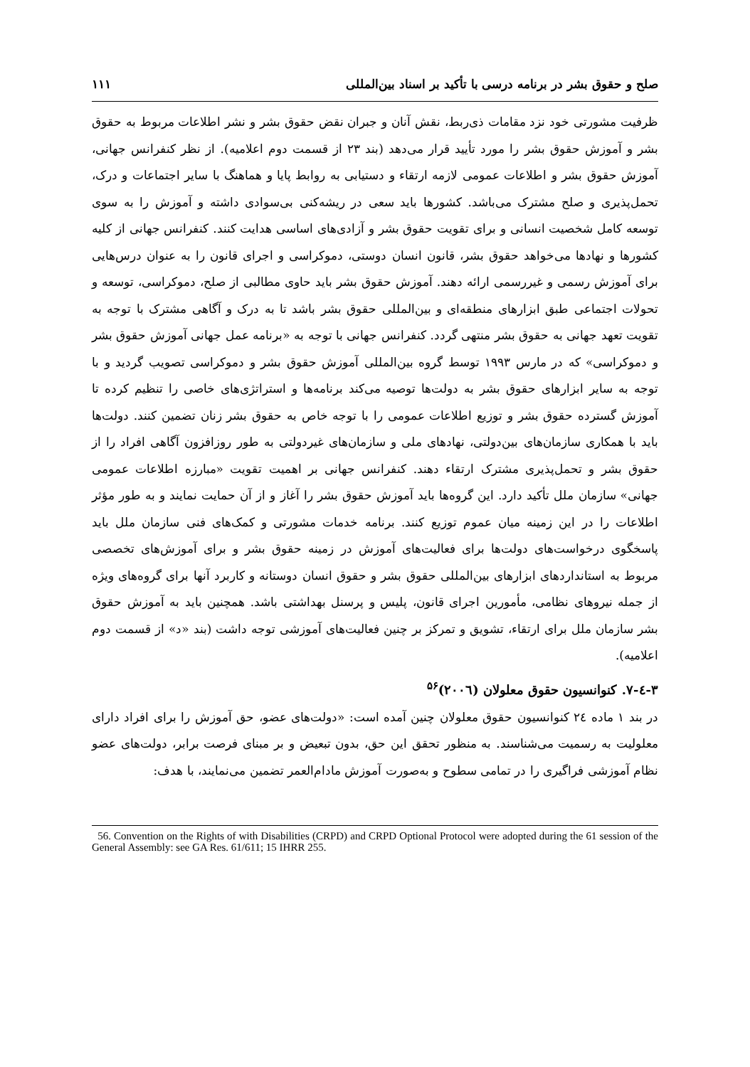صلح و حقوق بشر در برنامه درسی با تأکید بر اسناد بین‌المللی ۱۱۱
ظرفیت مشورتی خود نزد مقامات ذی‌ربط، نقش آنان و جبران نقض حقوق بشر و نشر اطلاعات مربوط به حقوق بشر و آموزش حقوق بشر را مورد تأیید قرار می‌دهد (بند ۲۳ از قسمت دوم اعلامیه). از نظر کنفرانس جهانی، آموزش حقوق بشر و اطلاعات عمومی لازمه ارتقاء و دستیابی به روابط پایا و هماهنگ با سایر اجتماعات و درک، تحمل‌پذیری و صلح مشترک می‌باشد. کشورها باید سعی در ریشه‌کنی بی‌سوادی داشته و آموزش را به سوی توسعه کامل شخصیت انسانی و برای تقویت حقوق بشر و آزادی‌های اساسی هدایت کنند. کنفرانس جهانی از کلیه کشورها و نهادها می‌خواهد حقوق بشر، قانون انسان دوستی، دموکراسی و اجرای قانون را به عنوان درس‌هایی برای آموزش رسمی و غیررسمی ارائه دهند. آموزش حقوق بشر باید حاوی مطالبی از صلح، دموکراسی، توسعه و تحولات اجتماعی طبق ابزارهای منطقه‌ای و بین‌المللی حقوق بشر باشد تا به درک و آگاهی مشترک با توجه به تقویت تعهد جهانی به حقوق بشر منتهی گردد. کنفرانس جهانی با توجه به «برنامه عمل جهانی آموزش حقوق بشر و دموکراسی» که در مارس ۱۹۹۳ توسط گروه بین‌المللی آموزش حقوق بشر و دموکراسی تصویب گردید و با توجه به سایر ابزارهای حقوق بشر به دولت‌ها توصیه می‌کند برنامه‌ها و استراتژی‌های خاصی را تنظیم کرده تا آموزش گسترده حقوق بشر و توزیع اطلاعات عمومی را با توجه خاص به حقوق بشر زنان تضمین کنند. دولت‌ها باید با همکاری سازمان‌های بین‌دولتی، نهادهای ملی و سازمان‌های غیردولتی به طور روزافزون آگاهی افراد را از حقوق بشر و تحمل‌پذیری مشترک ارتقاء دهند. کنفرانس جهانی بر اهمیت تقویت «مبارزه اطلاعات عمومی جهانی» سازمان ملل تأکید دارد. این گروه‌ها باید آموزش حقوق بشر را آغاز و از آن حمایت نمایند و به طور مؤثر اطلاعات را در این زمینه میان عموم توزیع کنند. برنامه خدمات مشورتی و کمک‌های فنی سازمان ملل باید پاسخگوی درخواست‌های دولت‌ها برای فعالیت‌های آموزش در زمینه حقوق بشر و برای آموزش‌های تخصصی مربوط به استانداردهای ابزارهای بین‌المللی حقوق بشر و حقوق انسان دوستانه و کاربرد آنها برای گروه‌های ویژه از جمله نیروهای نظامی، مأمورین اجرای قانون، پلیس و پرسنل بهداشتی باشد. همچنین باید به آموزش حقوق بشر سازمان ملل برای ارتقاء، تشویق و تمرکز بر چنین فعالیت‌های آموزشی توجه داشت (بند «د» از قسمت دوم اعلامیه).
۳-٤-۷. کنوانسیون حقوق معلولان (۲۰۰٦)<sup>۵۶</sup>
در بند ۱ ماده ٢٤ کنوانسیون حقوق معلولان چنین آمده است: «دولت‌های عضو، حق آموزش را برای افراد دارای معلولیت به رسمیت می‌شناسند. به منظور تحقق این حق، بدون تبعیض و بر مبنای فرصت برابر، دولت‌های عضو نظام آموزشی فراگیری را در تمامی سطوح و به‌صورت آموزش مادام‌العمر تضمین می‌نمایند، با هدف:
56. Convention on the Rights of with Disabilities (CRPD) and CRPD Optional Protocol were adopted during the 61 session of the General Assembly: see GA Res. 61/611; 15 IHRR 255.